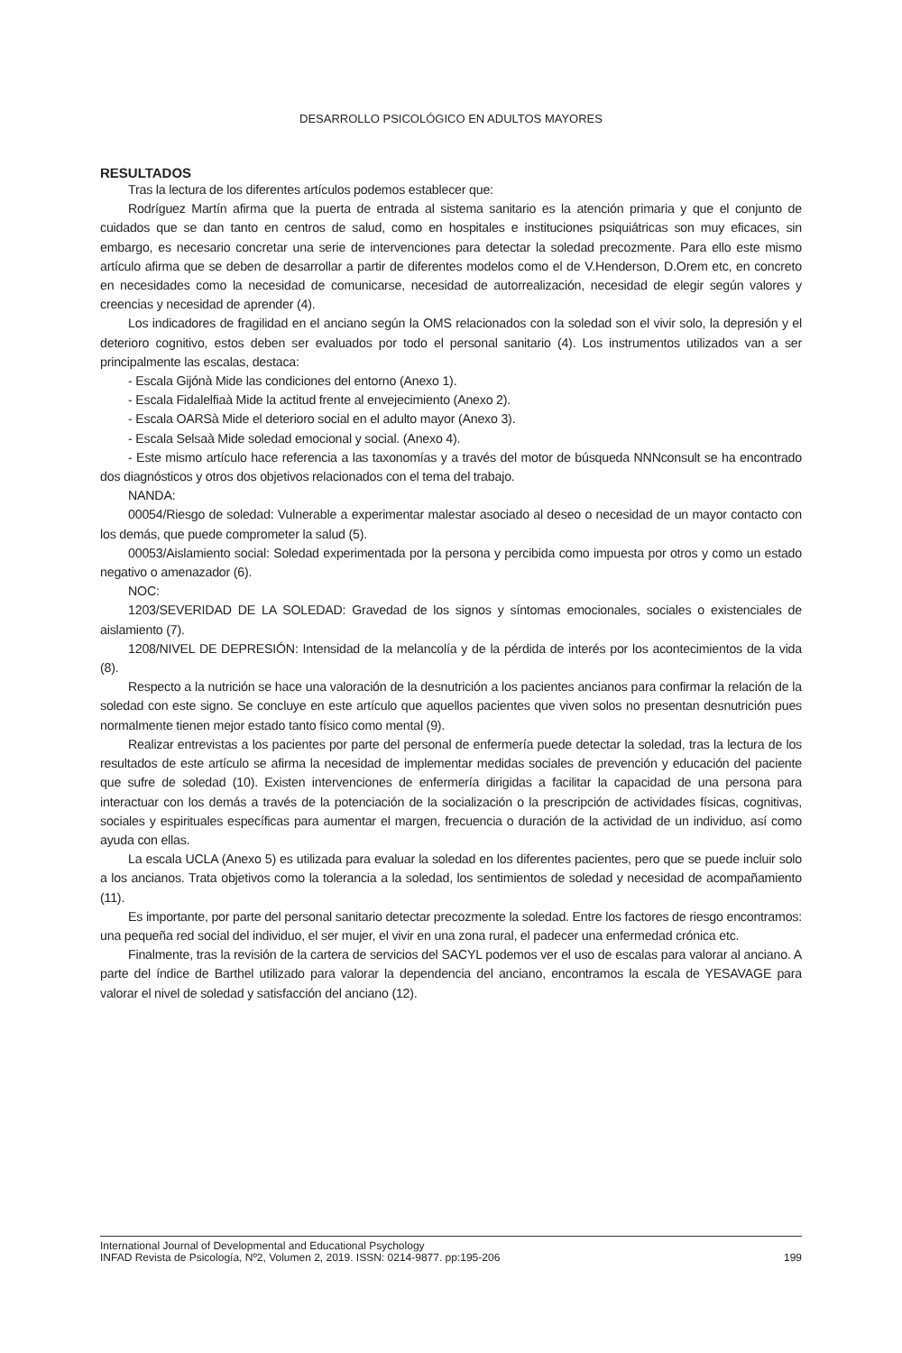DESARROLLO PSICOLÓGICO EN ADULTOS MAYORES
RESULTADOS
Tras la lectura de los diferentes artículos podemos establecer que:
Rodríguez Martín afirma que la puerta de entrada al sistema sanitario es la atención primaria y que el conjunto de cuidados que se dan tanto en centros de salud, como en hospitales e instituciones psiquiátricas son muy eficaces, sin embargo, es necesario concretar una serie de intervenciones para detectar la soledad precozmente. Para ello este mismo artículo afirma que se deben de desarrollar a partir de diferentes modelos como el de V.Henderson, D.Orem etc, en concreto en necesidades como la necesidad de comunicarse, necesidad de autorrealización, necesidad de elegir según valores y creencias y necesidad de aprender (4).
Los indicadores de fragilidad en el anciano según la OMS relacionados con la soledad son el vivir solo, la depresión y el deterioro cognitivo, estos deben ser evaluados por todo el personal sanitario (4). Los instrumentos utilizados van a ser principalmente las escalas, destaca:
- Escala Gijónà Mide las condiciones del entorno (Anexo 1).
- Escala Fidalelfiaà Mide la actitud frente al envejecimiento (Anexo 2).
- Escala OARSà Mide el deterioro social en el adulto mayor (Anexo 3).
- Escala Selsaà Mide soledad emocional y social. (Anexo 4).
- Este mismo artículo hace referencia a las taxonomías y a través del motor de búsqueda NNNconsult se ha encontrado dos diagnósticos y otros dos objetivos relacionados con el tema del trabajo.
NANDA:
00054/Riesgo de soledad: Vulnerable a experimentar malestar asociado al deseo o necesidad de un mayor contacto con los demás, que puede comprometer la salud (5).
00053/Aislamiento social: Soledad experimentada por la persona y percibida como impuesta por otros y como un estado negativo o amenazador (6).
NOC:
1203/SEVERIDAD DE LA SOLEDAD: Gravedad de los signos y síntomas emocionales, sociales o existenciales de aislamiento (7).
1208/NIVEL DE DEPRESIÓN: Intensidad de la melancolía y de la pérdida de interés por los acontecimientos de la vida (8).
Respecto a la nutrición se hace una valoración de la desnutrición a los pacientes ancianos para confirmar la relación de la soledad con este signo. Se concluye en este artículo que aquellos pacientes que viven solos no presentan desnutrición pues normalmente tienen mejor estado tanto físico como mental (9).
Realizar entrevistas a los pacientes por parte del personal de enfermería puede detectar la soledad, tras la lectura de los resultados de este artículo se afirma la necesidad de implementar medidas sociales de prevención y educación del paciente que sufre de soledad (10). Existen intervenciones de enfermería dirigidas a facilitar la capacidad de una persona para interactuar con los demás a través de la potenciación de la socialización o la prescripción de actividades físicas, cognitivas, sociales y espirituales específicas para aumentar el margen, frecuencia o duración de la actividad de un individuo, así como ayuda con ellas.
La escala UCLA (Anexo 5) es utilizada para evaluar la soledad en los diferentes pacientes, pero que se puede incluir solo a los ancianos. Trata objetivos como la tolerancia a la soledad, los sentimientos de soledad y necesidad de acompañamiento (11).
Es importante, por parte del personal sanitario detectar precozmente la soledad. Entre los factores de riesgo encontramos: una pequeña red social del individuo, el ser mujer, el vivir en una zona rural, el padecer una enfermedad crónica etc.
Finalmente, tras la revisión de la cartera de servicios del SACYL podemos ver el uso de escalas para valorar al anciano. A parte del índice de Barthel utilizado para valorar la dependencia del anciano, encontramos la escala de YESAVAGE para valorar el nivel de soledad y satisfacción del anciano (12).
International Journal of Developmental and Educational Psychology
INFAD Revista de Psicología, Nº2, Volumen 2, 2019. ISSN: 0214-9877. pp:195-206 199